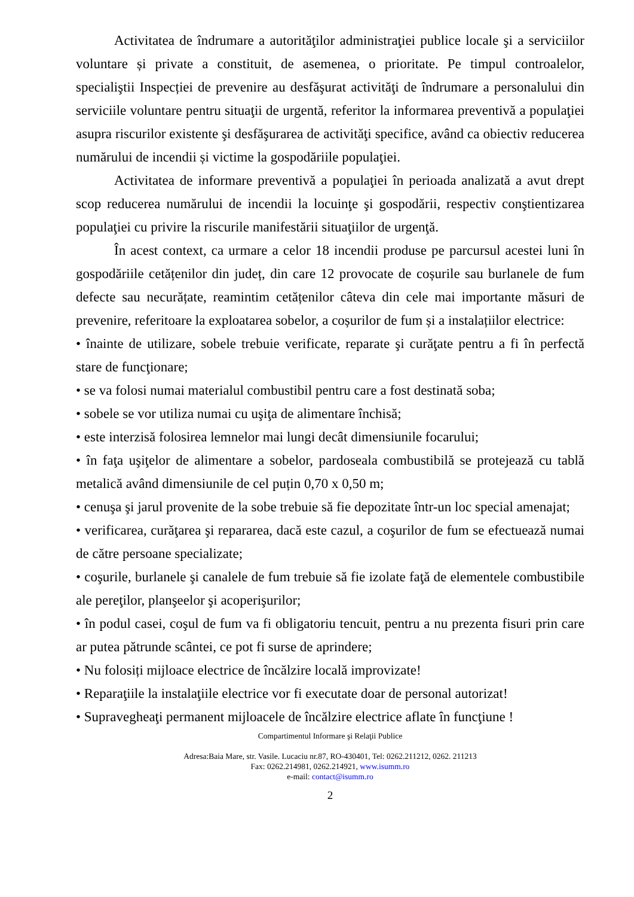Activitatea de îndrumare a autorităţilor administraţiei publice locale şi a serviciilor voluntare și private a constituit, de asemenea, o prioritate. Pe timpul controalelor, specialiştii Inspecției de prevenire au desfăşurat activităţi de îndrumare a personalului din serviciile voluntare pentru situaţii de urgentă, referitor la informarea preventivă a populaţiei asupra riscurilor existente şi desfăşurarea de activităţi specifice, având ca obiectiv reducerea numărului de incendii și victime la gospodăriile populaţiei.
Activitatea de informare preventivă a populaţiei în perioada analizată a avut drept scop reducerea numărului de incendii la locuinţe şi gospodării, respectiv conştientizarea populaţiei cu privire la riscurile manifestării situaţiilor de urgenţă.
În acest context, ca urmare a celor 18 incendii produse pe parcursul acestei luni în gospodăriile cetățenilor din județ, din care 12 provocate de coșurile sau burlanele de fum defecte sau necurățate, reamintim cetățenilor câteva din cele mai importante măsuri de prevenire, referitoare la exploatarea sobelor, a coșurilor de fum și a instalațiilor electrice:
• înainte de utilizare, sobele trebuie verificate, reparate şi curăţate pentru a fi în perfectă stare de funcţionare;
• se va folosi numai materialul combustibil pentru care a fost destinată soba;
• sobele se vor utiliza numai cu uşiţa de alimentare închisă;
• este interzisă folosirea lemnelor mai lungi decât dimensiunile focarului;
• în faţa uşiţelor de alimentare a sobelor, pardoseala combustibilă se protejează cu tablă metalică având dimensiunile de cel puțin 0,70 x 0,50 m;
• cenuşa şi jarul provenite de la sobe trebuie să fie depozitate într-un loc special amenajat;
• verificarea, curăţarea şi repararea, dacă este cazul, a coşurilor de fum se efectuează numai de către persoane specializate;
• coşurile, burlanele şi canalele de fum trebuie să fie izolate faţă de elementele combustibile ale pereţilor, planşeelor şi acoperişurilor;
• în podul casei, coşul de fum va fi obligatoriu tencuit, pentru a nu prezenta fisuri prin care ar putea pătrunde scântei, ce pot fi surse de aprindere;
• Nu folosiți mijloace electrice de încălzire locală improvizate!
• Reparaţiile la instalaţiile electrice vor fi executate doar de personal autorizat!
• Supravegheaţi permanent mijloacele de încălzire electrice aflate în funcţiune !
Compartimentul Informare şi Relaţii Publice
Adresa:Baia Mare, str. Vasile. Lucaciu nr.87, RO-430401, Tel: 0262.211212, 0262. 211213
Fax: 0262.214981, 0262.214921, www.isumm.ro
e-mail: contact@isumm.ro
2